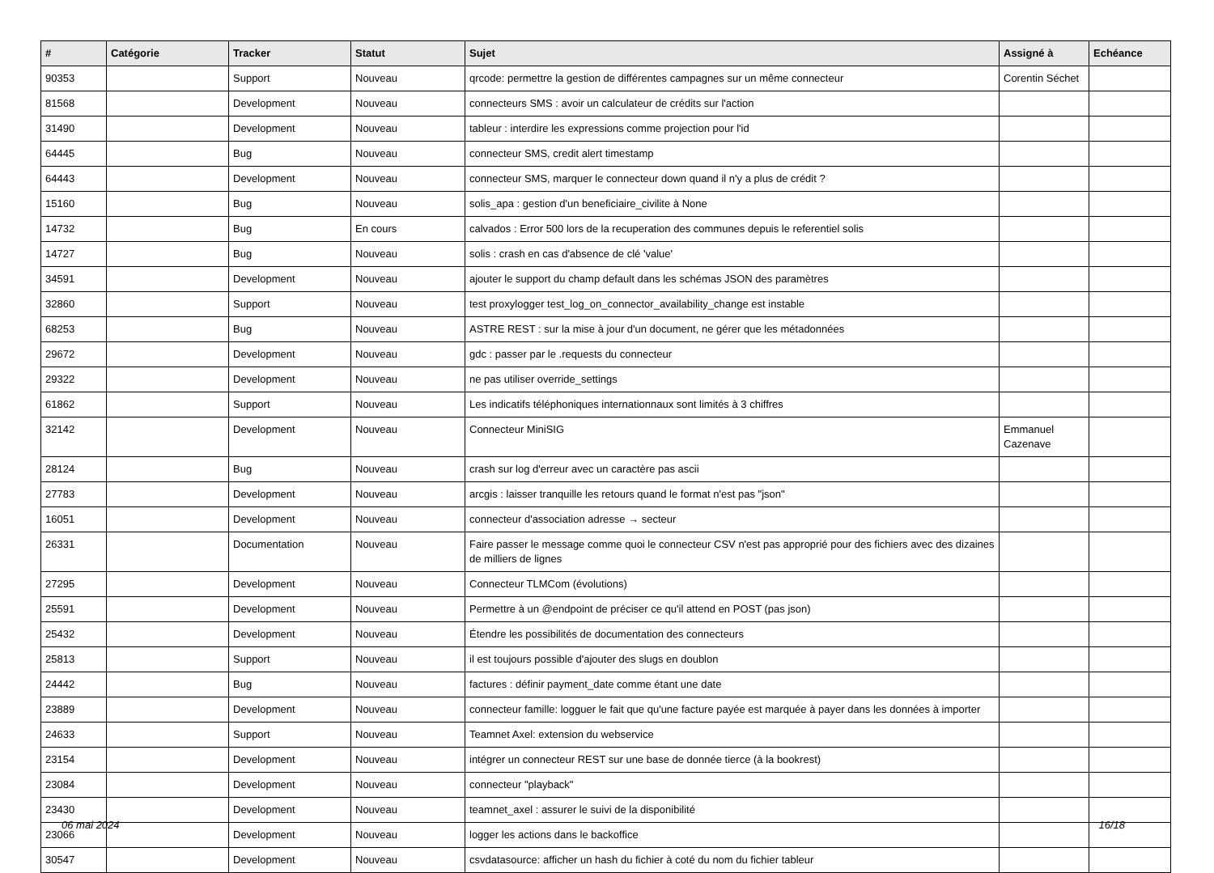| # | Catégorie | Tracker | Statut | Sujet | Assigné à | Echéance |
| --- | --- | --- | --- | --- | --- | --- |
| 90353 | | Support | Nouveau | qrcode: permettre la gestion de différentes campagnes sur un même connecteur | Corentin Séchet | |
| 81568 | | Development | Nouveau | connecteurs SMS : avoir un calculateur de crédits sur l'action | | |
| 31490 | | Development | Nouveau | tableur : interdire les expressions comme projection pour l'id | | |
| 64445 | | Bug | Nouveau | connecteur SMS, credit alert timestamp | | |
| 64443 | | Development | Nouveau | connecteur SMS, marquer le connecteur down quand il n'y a plus de crédit ? | | |
| 15160 | | Bug | Nouveau | solis_apa : gestion d'un beneficiaire_civilite à None | | |
| 14732 | | Bug | En cours | calvados : Error 500 lors de la recuperation des communes depuis le referentiel solis | | |
| 14727 | | Bug | Nouveau | solis : crash en cas d'absence de clé 'value' | | |
| 34591 | | Development | Nouveau | ajouter le support du champ default dans les schémas JSON des paramètres | | |
| 32860 | | Support | Nouveau | test proxylogger test_log_on_connector_availability_change est instable | | |
| 68253 | | Bug | Nouveau | ASTRE REST : sur la mise à jour d'un document, ne gérer que les métadonnées | | |
| 29672 | | Development | Nouveau | gdc : passer par le .requests du connecteur | | |
| 29322 | | Development | Nouveau | ne pas utiliser override_settings | | |
| 61862 | | Support | Nouveau | Les indicatifs téléphoniques internationnaux sont limités à 3 chiffres | | |
| 32142 | | Development | Nouveau | Connecteur MiniSIG | Emmanuel Cazenave | |
| 28124 | | Bug | Nouveau | crash sur log d'erreur avec un caractère pas ascii | | |
| 27783 | | Development | Nouveau | arcgis : laisser tranquille les retours quand le format n'est pas "json" | | |
| 16051 | | Development | Nouveau | connecteur d'association adresse → secteur | | |
| 26331 | | Documentation | Nouveau | Faire passer le message comme quoi le connecteur CSV n'est pas approprié pour des fichiers avec des dizaines de milliers de lignes | | |
| 27295 | | Development | Nouveau | Connecteur TLMCom (évolutions) | | |
| 25591 | | Development | Nouveau | Permettre à un @endpoint de préciser ce qu'il attend en POST (pas json) | | |
| 25432 | | Development | Nouveau | Étendre les possibilités de documentation des connecteurs | | |
| 25813 | | Support | Nouveau | il est toujours possible d'ajouter des slugs en doublon | | |
| 24442 | | Bug | Nouveau | factures : définir payment_date comme étant une date | | |
| 23889 | | Development | Nouveau | connecteur famille: logguer le fait que qu'une facture payée est marquée à payer dans les données à importer | | |
| 24633 | | Support | Nouveau | Teamnet Axel: extension du webservice | | |
| 23154 | | Development | Nouveau | intégrer un connecteur REST sur une base de donnée tierce (à la bookrest) | | |
| 23084 | | Development | Nouveau | connecteur "playback" | | |
| 23430 | | Development | Nouveau | teamnet_axel : assurer le suivi de la disponibilité | | |
| 23066 | | Development | Nouveau | logger les actions dans le backoffice | | |
| 30547 | | Development | Nouveau | csvdatasource: afficher un hash du fichier à coté du nom du fichier tableur | | |
06 mai 2024 16/18